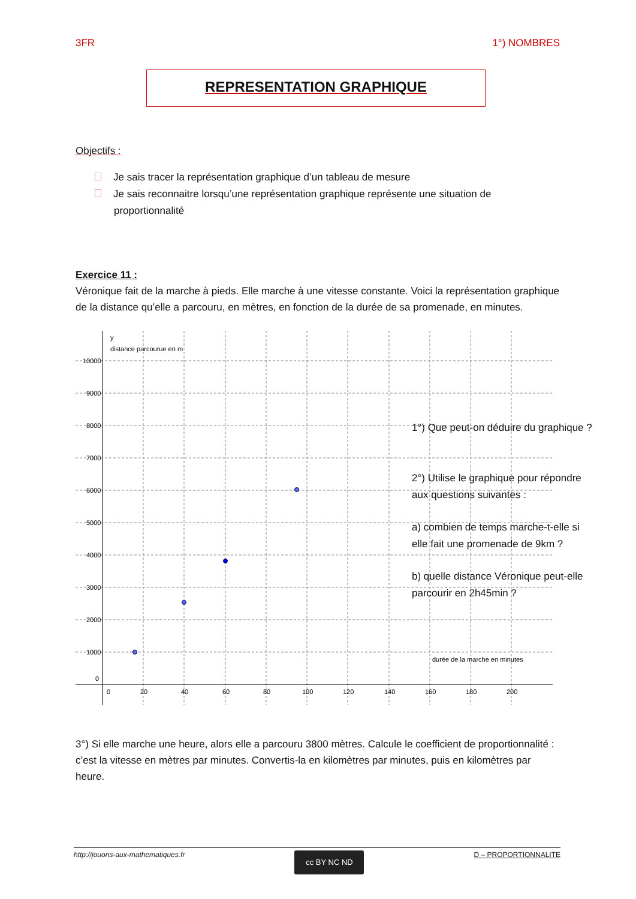3FR 1°) NOMBRES
REPRESENTATION GRAPHIQUE
Objectifs :
Je sais tracer la représentation graphique d’un tableau de mesure
Je sais reconnaitre lorsqu’une représentation graphique représente une situation de proportionnalité
Exercice 11 :
Véronique fait de la marche à pieds. Elle marche à une vitesse constante. Voici la représentation graphique de la distance qu’elle a parcouru, en mètres, en fonction de la durée de sa promenade, en minutes.
y
distance parcourue en m
10000
9000
8000
7000
6000
5000
4000
3000
2000
1000
0
0
20
40
60
80
100
120
140
160
180
200
durée de la marche en minutes
1°) Que peut-on déduire du graphique ?
2°) Utilise le graphique pour répondre aux questions suivantes :
a) combien de temps marche-t-elle si elle fait une promenade de 9km ?
b) quelle distance Véronique peut-elle parcourir en 2h45min ?
3°) Si elle marche une heure, alors elle a parcouru 3800 mètres. Calcule le coefficient de proportionnalité : c’est la vitesse en mètres par minutes. Convertis-la en kilomètres par minutes, puis en kilomètres par heure.
http://jouons-aux-mathematiques.fr
cc BY NC ND
D – PROPORTIONNALITE